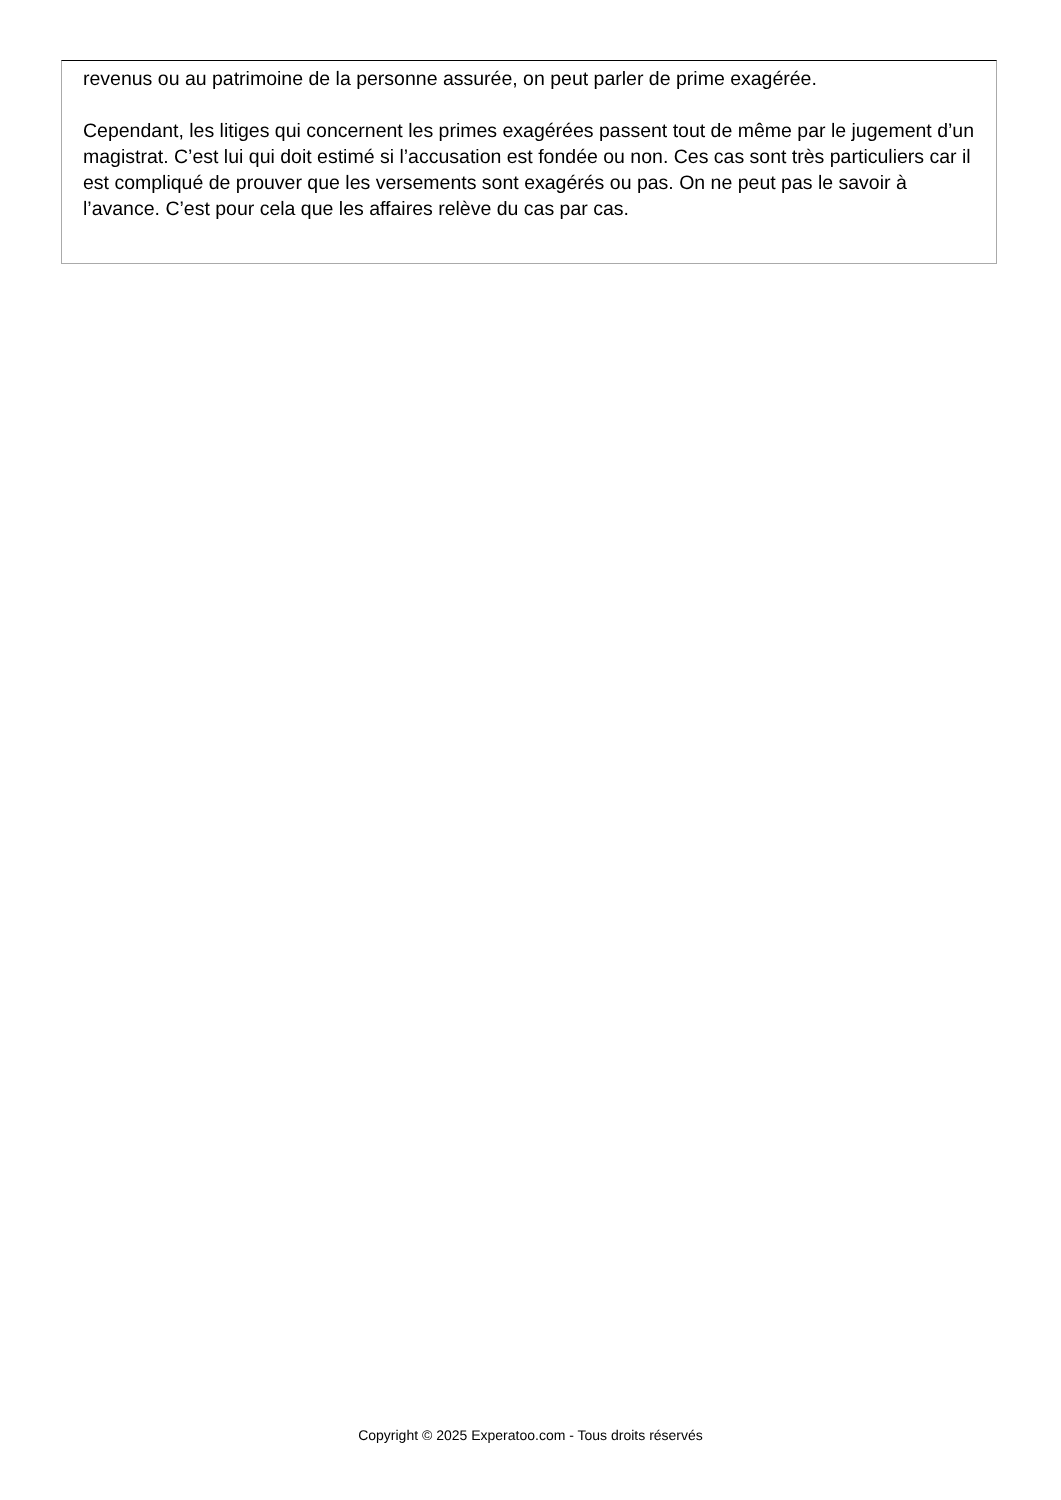revenus ou au patrimoine de la personne assurée, on peut parler de prime exagérée.
Cependant, les litiges qui concernent les primes exagérées passent tout de même par le jugement d’un magistrat. C’est lui qui doit estimé si l’accusation est fondée ou non. Ces cas sont très particuliers car il est compliqué de prouver que les versements sont exagérés ou pas. On ne peut pas le savoir à l’avance. C’est pour cela que les affaires relève du cas par cas.
Copyright © 2025 Experatoo.com - Tous droits réservés